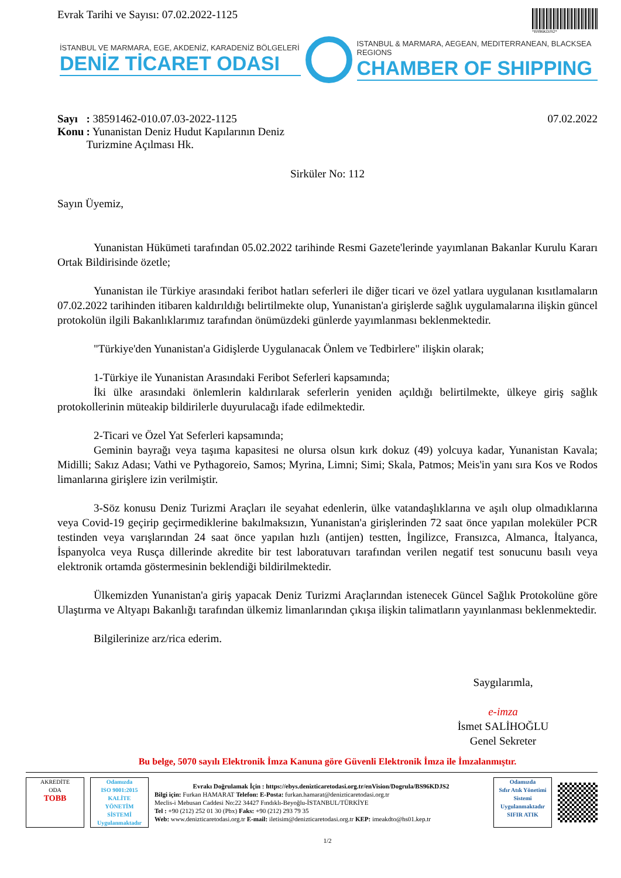Evrak Tarihi ve Sayısı: 07.02.2022-1125
*BS96KDJS2*
İSTANBUL VE MARMARA, EGE, AKDENİZ, KARADENİZ BÖLGELERİ
DENİZ TİCARET ODASI
ISTANBUL & MARMARA, AEGEAN, MEDITERRANEAN, BLACKSEA REGIONS
CHAMBER OF SHIPPING
| Sayı | : 38591462-010.07.03-2022-1125 |
| Konu | : Yunanistan Deniz Hudut Kapılarının Deniz Turizmine Açılması Hk. |
07.02.2022
Sirküler No: 112
Sayın Üyemiz,
Yunanistan Hükümeti tarafından 05.02.2022 tarihinde Resmi Gazete'lerinde yayımlanan Bakanlar Kurulu Kararı Ortak Bildirisinde özetle;
Yunanistan ile Türkiye arasındaki feribot hatları seferleri ile diğer ticari ve özel yatlara uygulanan kısıtlamaların 07.02.2022 tarihinden itibaren kaldırıldığı belirtilmekte olup, Yunanistan'a girişlerde sağlık uygulamalarına ilişkin güncel protokolün ilgili Bakanlıklarımız tarafından önümüzdeki günlerde yayımlanması beklenmektedir.
"Türkiye'den Yunanistan'a Gidişlerde Uygulanacak Önlem ve Tedbirlere" ilişkin olarak;
1-Türkiye ile Yunanistan Arasındaki Feribot Seferleri kapsamında;
İki ülke arasındaki önlemlerin kaldırılarak seferlerin yeniden açıldığı belirtilmekte, ülkeye giriş sağlık protokollerinin müteakip bildirilerle duyurulacağı ifade edilmektedir.
2-Ticari ve Özel Yat Seferleri kapsamında;
Geminin bayrağı veya taşıma kapasitesi ne olursa olsun kırk dokuz (49) yolcuya kadar, Yunanistan Kavala; Midilli; Sakız Adası; Vathi ve Pythagoreio, Samos; Myrina, Limni; Simi; Skala, Patmos; Meis'in yanı sıra Kos ve Rodos limanlarına girişlere izin verilmiştir.
3-Söz konusu Deniz Turizmi Araçları ile seyahat edenlerin, ülke vatandaşlıklarına ve aşılı olup olmadıklarına veya Covid-19 geçirip geçirmediklerine bakılmaksızın, Yunanistan'a girişlerinden 72 saat önce yapılan moleküler PCR testinden veya varışlarından 24 saat önce yapılan hızlı (antijen) testten, İngilizce, Fransızca, Almanca, İtalyanca, İspanyolca veya Rusça dillerinde akredite bir test laboratuvarı tarafından verilen negatif test sonucunu basılı veya elektronik ortamda göstermesinin beklendiği bildirilmektedir.
Ülkemizden Yunanistan'a giriş yapacak Deniz Turizmi Araçlarından istenecek Güncel Sağlık Protokolüne göre Ulaştırma ve Altyapı Bakanlığı tarafından ülkemiz limanlarından çıkışa ilişkin talimatların yayınlanması beklenmektedir.
Bilgilerinize arz/rica ederim.
Saygılarımla,
e-imza
İsmet SALİHOĞLU
Genel Sekreter
Bu belge, 5070 sayılı Elektronik İmza Kanuna göre Güvenli Elektronik İmza ile İmzalanmıştır.
AKREDİTE
ODA
TOBB
Odamızda
ISO 9001:2015
KALİTE
YÖNETİM
SİSTEMİ
Uygulanmaktadır
Evrakı Doğrulamak İçin : https://ebys.denizticaretodasi.org.tr/enVision/Dogrula/BS96KDJS2
Bilgi için: Furkan HAMARAT Telefon: E-Posta: furkan.hamarat@denizticaretodasi.org.tr
Meclis-i Mebusan Caddesi No:22 34427 Fındıklı-Beyoğlu-İSTANBUL/TÜRKİYE
Tel : +90 (212) 252 01 30 (Pbx) Faks: +90 (212) 293 79 35
Web: www.denizticaretodasi.org.tr E-mail: iletisim@denizticaretodasi.org.tr KEP: imeakdto@hs01.kep.tr
Odamızda
Sıfır Atık Yönetimi Sistemi Uygulanmaktadır
SIFIR ATIK
1/2